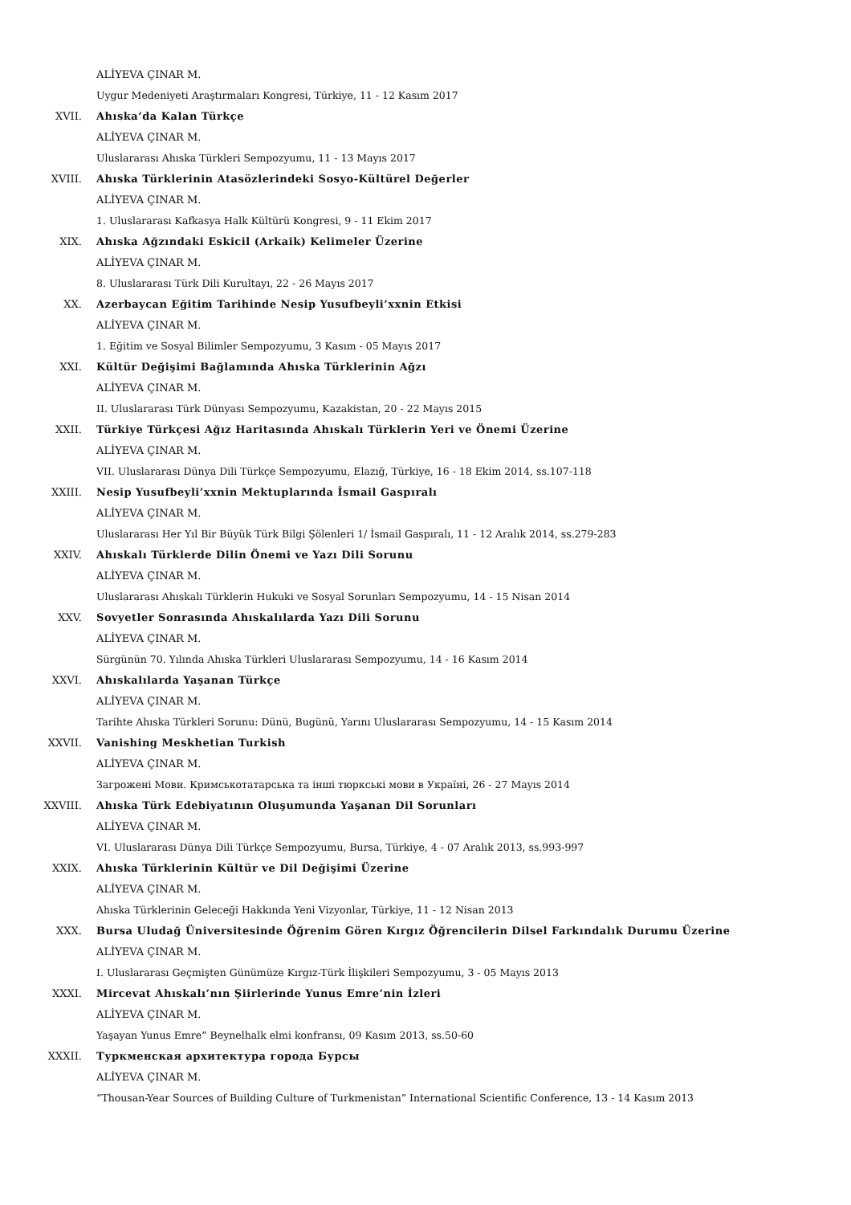ALİYEVA ÇINAR M.
Uygur Medeniyeti Araştırmaları Kongresi, Türkiye, 11 - 12 Kasım 2017
XVII. Ahıska’da Kalan Türkçe
ALİYEVA ÇINAR M.
Uluslararası Ahıska Türkleri Sempozyumu, 11 - 13 Mayıs 2017
XVIII. Ahıska Türklerinin Atasözlerindeki Sosyo-Kültürel Değerler
ALİYEVA ÇINAR M.
1. Uluslararası Kafkasya Halk Kültürü Kongresi, 9 - 11 Ekim 2017
XIX. Ahıska Ağzındaki Eskicil (Arkaik) Kelimeler Üzerine
ALİYEVA ÇINAR M.
8. Uluslararası Türk Dili Kurultayı, 22 - 26 Mayıs 2017
XX. Azerbaycan Eğitim Tarihinde Nesip Yusufbeyli’xxnin Etkisi
ALİYEVA ÇINAR M.
1. Eğitim ve Sosyal Bilimler Sempozyumu, 3 Kasım - 05 Mayıs 2017
XXI. Kültür Değişimi Bağlamında Ahıska Türklerinin Ağzı
ALİYEVA ÇINAR M.
II. Uluslararası Türk Dünyası Sempozyumu, Kazakistan, 20 - 22 Mayıs 2015
XXII. Türkiye Türkçesi Ağız Haritasında Ahıskalı Türklerin Yeri ve Önemi Üzerine
ALİYEVA ÇINAR M.
VII. Uluslararası Dünya Dili Türkçe Sempozyumu, Elazığ, Türkiye, 16 - 18 Ekim 2014, ss.107-118
XXIII. Nesip Yusufbeyli’xxnin Mektuplarında İsmail Gaspıralı
ALİYEVA ÇINAR M.
Uluslararası Her Yıl Bir Büyük Türk Bilgi Şölenleri 1/ İsmail Gaspıralı, 11 - 12 Aralık 2014, ss.279-283
XXIV. Ahıskalı Türklerde Dilin Önemi ve Yazı Dili Sorunu
ALİYEVA ÇINAR M.
Uluslararası Ahıskalı Türklerin Hukuki ve Sosyal Sorunları Sempozyumu, 14 - 15 Nisan 2014
XXV. Sovyetler Sonrasında Ahıskalılarda Yazı Dili Sorunu
ALİYEVA ÇINAR M.
Sürgünün 70. Yılında Ahıska Türkleri Uluslararası Sempozyumu, 14 - 16 Kasım 2014
XXVI. Ahıskalılarda Yaşanan Türkçe
ALİYEVA ÇINAR M.
Tarihte Ahıska Türkleri Sorunu: Dünü, Bugünü, Yarını Uluslararası Sempozyumu, 14 - 15 Kasım 2014
XXVII. Vanishing Meskhetian Turkish
ALİYEVA ÇINAR M.
Загрожені Мови. Кримськотатарська та інші тюркські мови в Україні, 26 - 27 Mayıs 2014
XXVIII. Ahıska Türk Edebiyatının Oluşumunda Yaşanan Dil Sorunları
ALİYEVA ÇINAR M.
VI. Uluslararası Dünya Dili Türkçe Sempozyumu, Bursa, Türkiye, 4 - 07 Aralık 2013, ss.993-997
XXIX. Ahıska Türklerinin Kültür ve Dil Değişimi Üzerine
ALİYEVA ÇINAR M.
Ahıska Türklerinin Geleceği Hakkında Yeni Vizyonlar, Türkiye, 11 - 12 Nisan 2013
XXX. Bursa Uludağ Üniversitesinde Öğrenim Gören Kırgız Öğrencilerin Dilsel Farkındalık Durumu Üzerine
ALİYEVA ÇINAR M.
I. Uluslararası Geçmişten Günümüze Kırgız-Türk İlişkileri Sempozyumu, 3 - 05 Mayıs 2013
XXXI. Mircevat Ahıskalı’nın Şiirlerinde Yunus Emre’nin İzleri
ALİYEVA ÇINAR M.
Yaşayan Yunus Emre” Beynelhalk elmi konfransı, 09 Kasım 2013, ss.50-60
XXXII. Туркменская архитектура города Бурсы
ALİYEVA ÇINAR M.
“Thousan-Year Sources of Building Culture of Turkmenistan” International Scientific Conference, 13 - 14 Kasım 2013